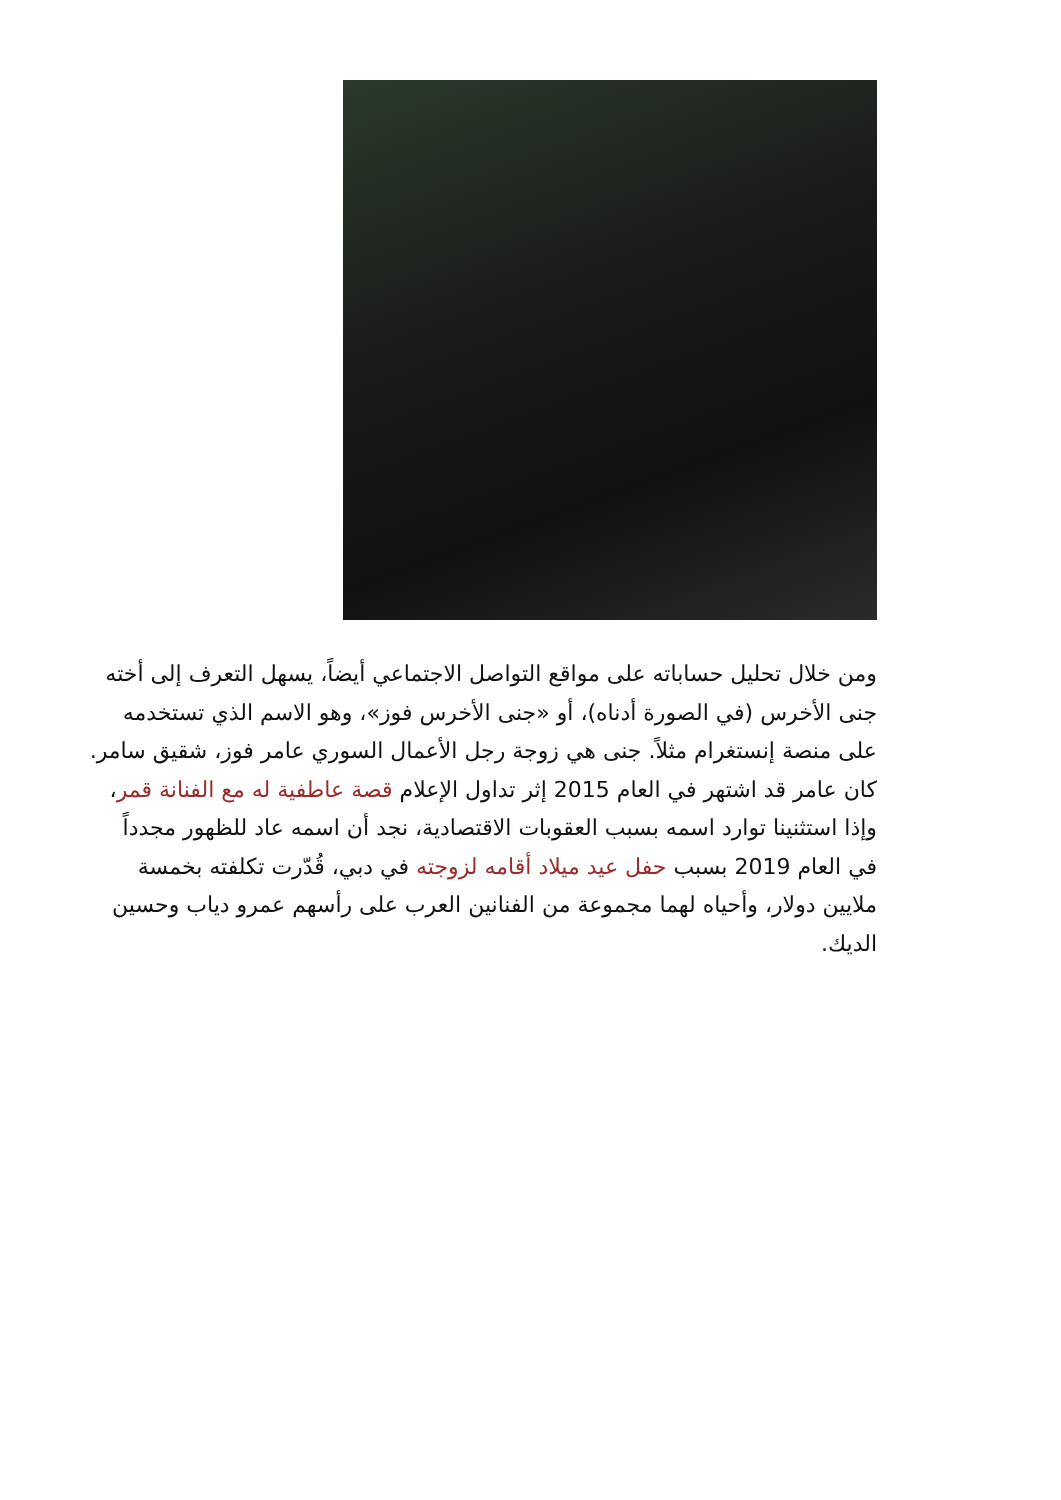ومن خلال تحليل حساباته على مواقع التواصل الاجتماعي أيضاً، يسهل التعرف إلى أخته جنى الأخرس (في الصورة أدناه)، أو «جنى الأخرس فوز»، وهو الاسم الذي تستخدمه على منصة إنستغرام مثلاً. جنى هي زوجة رجل الأعمال السوري عامر فوز، شقيق سامر. كان عامر قد اشتهر في العام 2015 إثر تداول الإعلام قصة عاطفية له مع الفنانة قمر، وإذا استثنينا توارد اسمه بسبب العقوبات الاقتصادية، نجد أن اسمه عاد للظهور مجدداً في العام 2019 بسبب حفل عيد ميلاد أقامه لزوجته في دبي، قُدّرت تكلفته بخمسة ملايين دولار، وأحياه لهما مجموعة من الفنانين العرب على رأسهم عمرو دياب وحسين الديك.